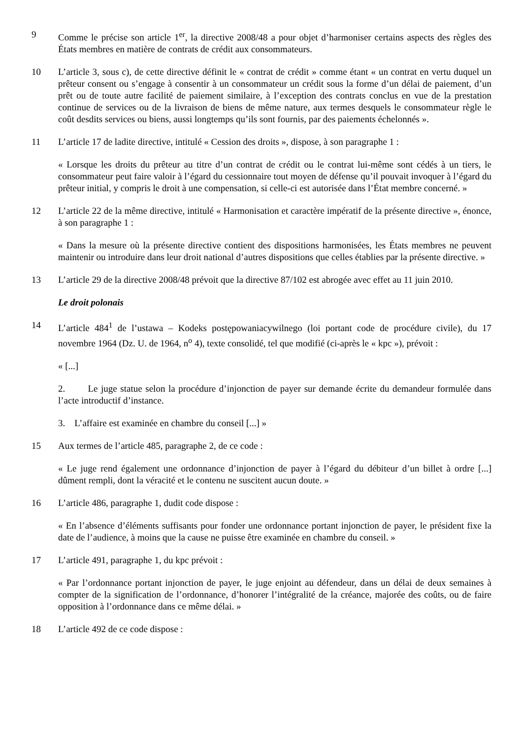9 Comme le précise son article 1<sup>er</sup>, la directive 2008/48 a pour objet d’harmoniser certains aspects des règles des États membres en matière de contrats de crédit aux consommateurs.
10 L’article 3, sous c), de cette directive définit le « contrat de crédit » comme étant « un contrat en vertu duquel un prêteur consent ou s’engage à consentir à un consommateur un crédit sous la forme d’un délai de paiement, d’un prêt ou de toute autre facilité de paiement similaire, à l’exception des contrats conclus en vue de la prestation continue de services ou de la livraison de biens de même nature, aux termes desquels le consommateur règle le coût desdits services ou biens, aussi longtemps qu’ils sont fournis, par des paiements échelonnés ».
11 L’article 17 de ladite directive, intitulé « Cession des droits », dispose, à son paragraphe 1 :
« Lorsque les droits du prêteur au titre d’un contrat de crédit ou le contrat lui-même sont cédés à un tiers, le consommateur peut faire valoir à l’égard du cessionnaire tout moyen de défense qu’il pouvait invoquer à l’égard du prêteur initial, y compris le droit à une compensation, si celle-ci est autorisée dans l’État membre concerné. »
12 L’article 22 de la même directive, intitulé « Harmonisation et caractère impératif de la présente directive », énonce, à son paragraphe 1 :
« Dans la mesure où la présente directive contient des dispositions harmonisées, les États membres ne peuvent maintenir ou introduire dans leur droit national d’autres dispositions que celles établies par la présente directive. »
13 L’article 29 de la directive 2008/48 prévoit que la directive 87/102 est abrogée avec effet au 11 juin 2010.
Le droit polonais
14 L’article 484<sup>1</sup> de l’ustawa – Kodeks postępowaniacywilnego (loi portant code de procédure civile), du 17 novembre 1964 (Dz. U. de 1964, n<sup>o</sup> 4), texte consolidé, tel que modifié (ci-après le « kpc »), prévoit :
« [...]
2. Le juge statue selon la procédure d’injonction de payer sur demande écrite du demandeur formulée dans l’acte introductif d’instance.
3. L’affaire est examinée en chambre du conseil [...] »
15 Aux termes de l’article 485, paragraphe 2, de ce code :
« Le juge rend également une ordonnance d’injonction de payer à l’égard du débiteur d’un billet à ordre [...] dûment rempli, dont la véracité et le contenu ne suscitent aucun doute. »
16 L’article 486, paragraphe 1, dudit code dispose :
« En l’absence d’éléments suffisants pour fonder une ordonnance portant injonction de payer, le président fixe la date de l’audience, à moins que la cause ne puisse être examinée en chambre du conseil. »
17 L’article 491, paragraphe 1, du kpc prévoit :
« Par l’ordonnance portant injonction de payer, le juge enjoint au défendeur, dans un délai de deux semaines à compter de la signification de l’ordonnance, d’honorer l’intégralité de la créance, majorée des coûts, ou de faire opposition à l’ordonnance dans ce même délai. »
18 L’article 492 de ce code dispose :